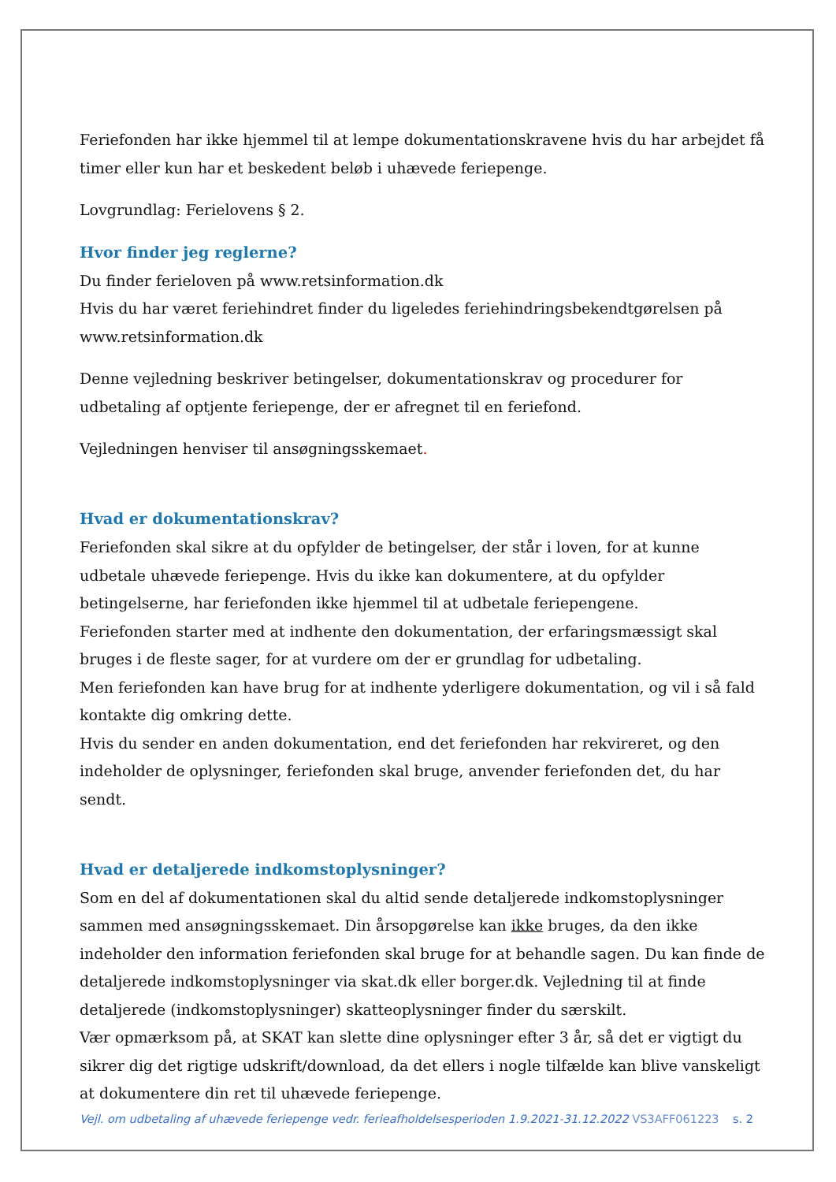Feriefonden har ikke hjemmel til at lempe dokumentationskravene hvis du har arbejdet få timer eller kun har et beskedent beløb i uhævede feriepenge.
Lovgrundlag: Ferielovens § 2.
Hvor finder jeg reglerne?
Du finder ferieloven på www.retsinformation.dk
Hvis du har været feriehindret finder du ligeledes feriehindringsbekendtgørelsen på www.retsinformation.dk
Denne vejledning beskriver betingelser, dokumentationskrav og procedurer for udbetaling af optjente feriepenge, der er afregnet til en feriefond.
Vejledningen henviser til ansøgningsskemaet.
Hvad er dokumentationskrav?
Feriefonden skal sikre at du opfylder de betingelser, der står i loven, for at kunne udbetale uhævede feriepenge. Hvis du ikke kan dokumentere, at du opfylder betingelserne, har feriefonden ikke hjemmel til at udbetale feriepengene.
Feriefonden starter med at indhente den dokumentation, der erfaringsmæssigt skal bruges i de fleste sager, for at vurdere om der er grundlag for udbetaling.
Men feriefonden kan have brug for at indhente yderligere dokumentation, og vil i så fald kontakte dig omkring dette.
Hvis du sender en anden dokumentation, end det feriefonden har rekvireret, og den indeholder de oplysninger, feriefonden skal bruge, anvender feriefonden det, du har sendt.
Hvad er detaljerede indkomstoplysninger?
Som en del af dokumentationen skal du altid sende detaljerede indkomstoplysninger sammen med ansøgningsskemaet. Din årsopgørelse kan ikke bruges, da den ikke indeholder den information feriefonden skal bruge for at behandle sagen. Du kan finde de detaljerede indkomstoplysninger via skat.dk eller borger.dk. Vejledning til at finde detaljerede (indkomstoplysninger) skatteoplysninger finder du særskilt.
Vær opmærksom på, at SKAT kan slette dine oplysninger efter 3 år, så det er vigtigt du sikrer dig det rigtige udskrift/download, da det ellers i nogle tilfælde kan blive vanskeligt at dokumentere din ret til uhævede feriepenge.
s. 2 Vejl. om udbetaling af uhævede feriepenge vedr. ferieafholdelsesperioden 1.9.2021-31.12.2022 VS3AFF061223